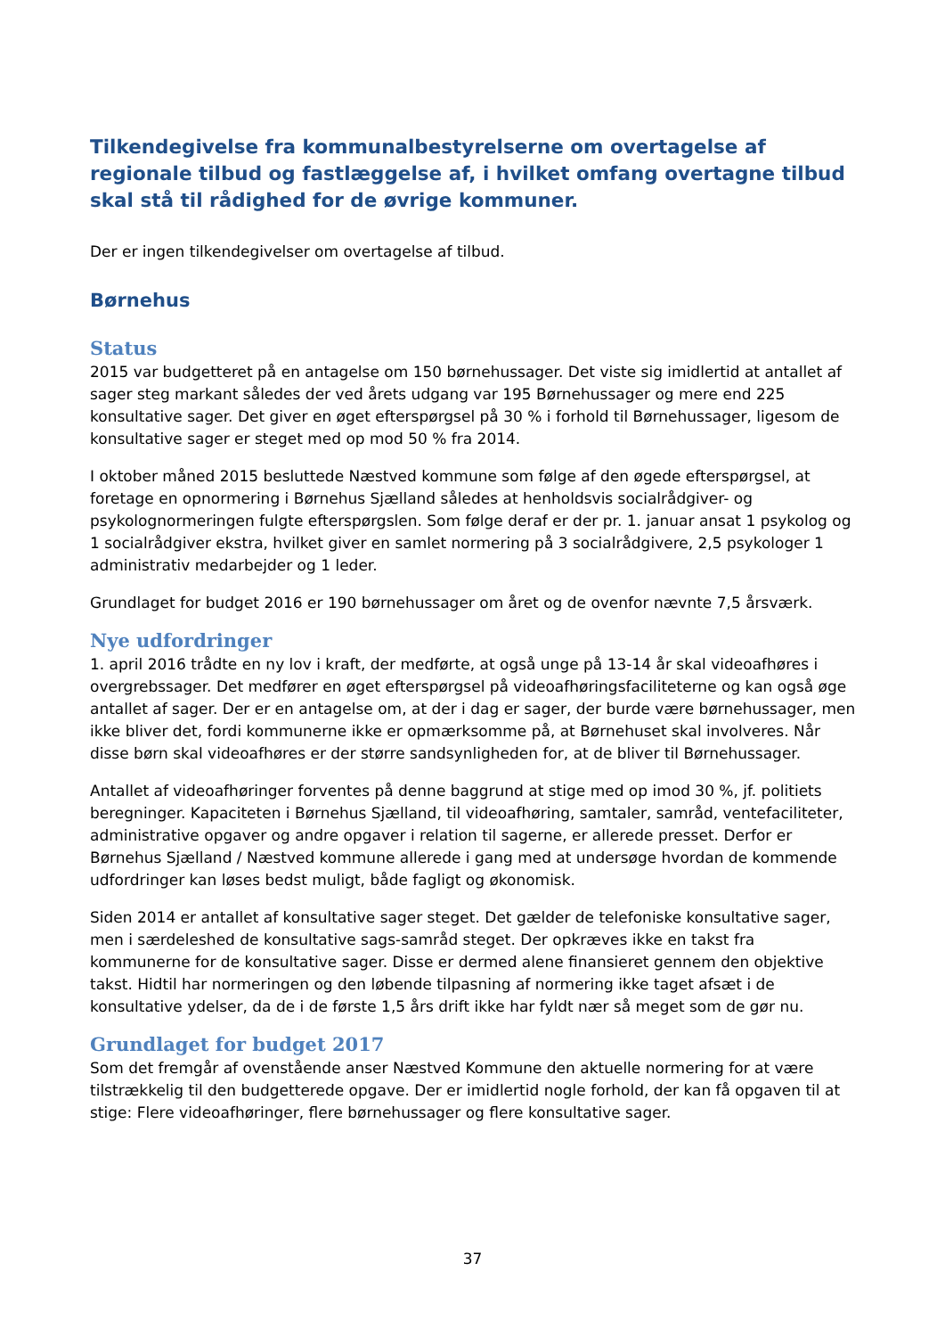Tilkendegivelse fra kommunalbestyrelserne om overtagelse af regionale tilbud og fastlæggelse af, i hvilket omfang overtagne tilbud skal stå til rådighed for de øvrige kommuner.
Der er ingen tilkendegivelser om overtagelse af tilbud.
Børnehus
Status
2015 var budgetteret på en antagelse om 150 børnehussager. Det viste sig imidlertid at antallet af sager steg markant således der ved årets udgang var 195 Børnehussager og mere end 225 konsultative sager. Det giver en øget efterspørgsel på 30 % i forhold til Børnehussager, ligesom de konsultative sager er steget med op mod 50 % fra 2014.
I oktober måned 2015 besluttede Næstved kommune som følge af den øgede efterspørgsel, at foretage en opnormering i Børnehus Sjælland således at henholdsvis socialrådgiver- og psykolognormeringen fulgte efterspørgslen. Som følge deraf er der pr. 1. januar ansat 1 psykolog og 1 socialrådgiver ekstra, hvilket giver en samlet normering på 3 socialrådgivere, 2,5 psykologer 1 administrativ medarbejder og 1 leder.
Grundlaget for budget 2016 er 190 børnehussager om året og de ovenfor nævnte 7,5 årsværk.
Nye udfordringer
1. april 2016 trådte en ny lov i kraft, der medførte, at også unge på 13-14 år skal videoafhøres i overgrebssager. Det medfører en øget efterspørgsel på videoafhøringsfaciliteterne og kan også øge antallet af sager. Der er en antagelse om, at der i dag er sager, der burde være børnehussager, men ikke bliver det, fordi kommunerne ikke er opmærksomme på, at Børnehuset skal involveres. Når disse børn skal videoafhøres er der større sandsynligheden for, at de bliver til Børnehussager.
Antallet af videoafhøringer forventes på denne baggrund at stige med op imod 30 %, jf. politiets beregninger. Kapaciteten i Børnehus Sjælland, til videoafhøring, samtaler, samråd, ventefaciliteter, administrative opgaver og andre opgaver i relation til sagerne, er allerede presset. Derfor er Børnehus Sjælland / Næstved kommune allerede i gang med at undersøge hvordan de kommende udfordringer kan løses bedst muligt, både fagligt og økonomisk.
Siden 2014 er antallet af konsultative sager steget. Det gælder de telefoniske konsultative sager, men i særdeleshed de konsultative sags-samråd steget. Der opkræves ikke en takst fra kommunerne for de konsultative sager. Disse er dermed alene finansieret gennem den objektive takst. Hidtil har normeringen og den løbende tilpasning af normering ikke taget afsæt i de konsultative ydelser, da de i de første 1,5 års drift ikke har fyldt nær så meget som de gør nu.
Grundlaget for budget 2017
Som det fremgår af ovenstående anser Næstved Kommune den aktuelle normering for at være tilstrækkelig til den budgetterede opgave. Der er imidlertid nogle forhold, der kan få opgaven til at stige: Flere videoafhøringer, flere børnehussager og flere konsultative sager.
37